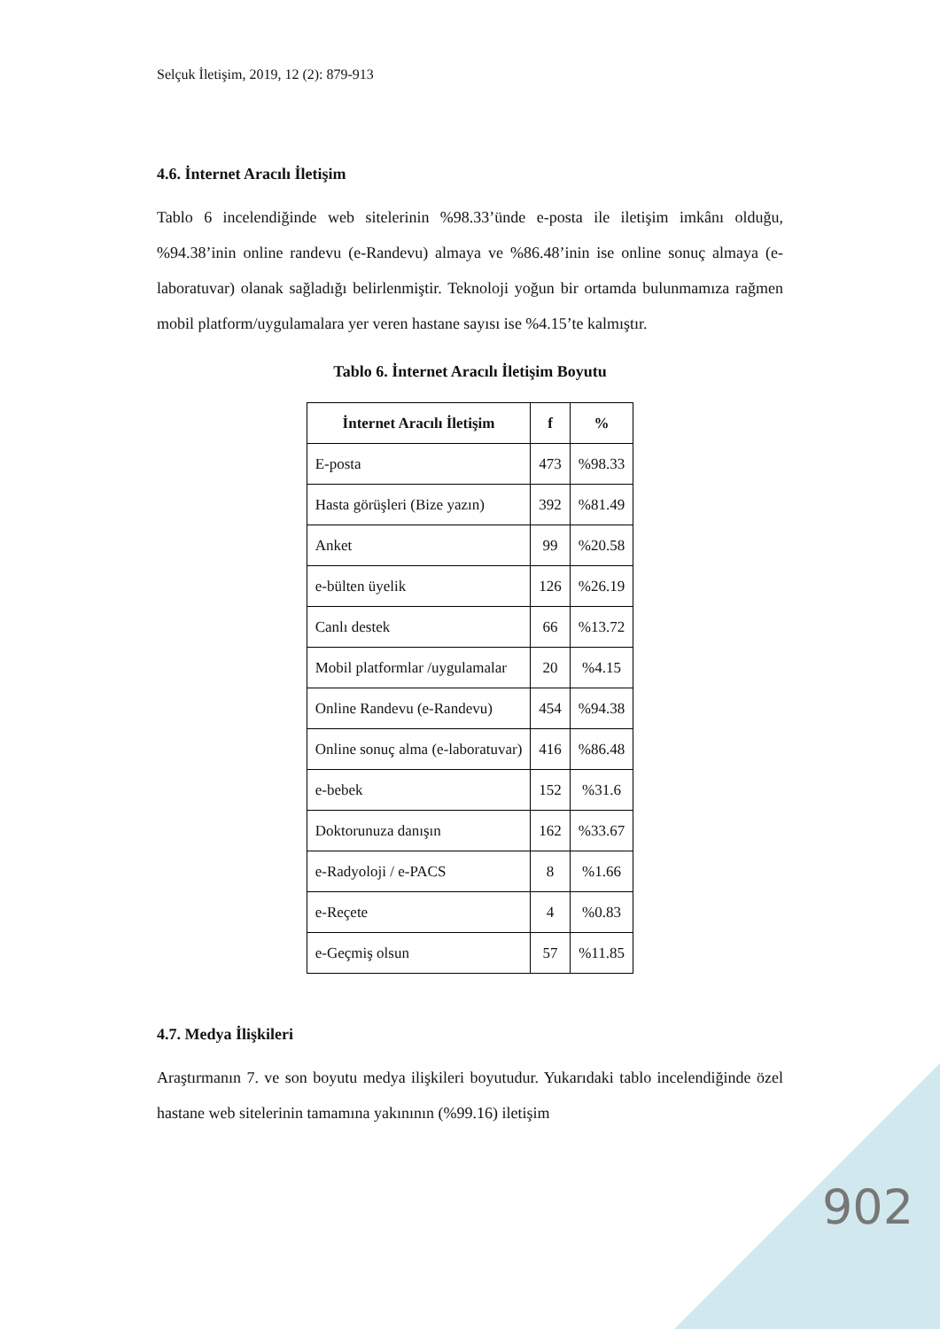Selçuk İletişim, 2019, 12 (2): 879-913
4.6. İnternet Aracılı İletişim
Tablo 6 incelendiğinde web sitelerinin %98.33’ünde e-posta ile iletişim imkânı olduğu, %94.38’inin online randevu (e-Randevu) almaya ve %86.48’inin ise online sonuç almaya (e-laboratuvar) olanak sağladığı belirlenmiştir. Teknoloji yoğun bir ortamda bulunmamıza rağmen mobil platform/uygulamalara yer veren hastane sayısı ise %4.15’te kalmıştır.
Tablo 6. İnternet Aracılı İletişim Boyutu
| İnternet Aracılı İletişim | f | % |
| --- | --- | --- |
| E-posta | 473 | %98.33 |
| Hasta görüşleri (Bize yazın) | 392 | %81.49 |
| Anket | 99 | %20.58 |
| e-bülten üyelik | 126 | %26.19 |
| Canlı destek | 66 | %13.72 |
| Mobil platformlar /uygulamalar | 20 | %4.15 |
| Online Randevu (e-Randevu) | 454 | %94.38 |
| Online sonuç alma (e-laboratuvar) | 416 | %86.48 |
| e-bebek | 152 | %31.6 |
| Doktorunuza danışın | 162 | %33.67 |
| e-Radyoloji / e-PACS | 8 | %1.66 |
| e-Reçete | 4 | %0.83 |
| e-Geçmiş olsun | 57 | %11.85 |
4.7. Medya İlişkileri
Araştırmanın 7. ve son boyutu medya ilişkileri boyutudur. Yukarıdaki tablo incelendiğinde özel hastane web sitelerinin tamamına yakınının (%99.16) iletişim
902